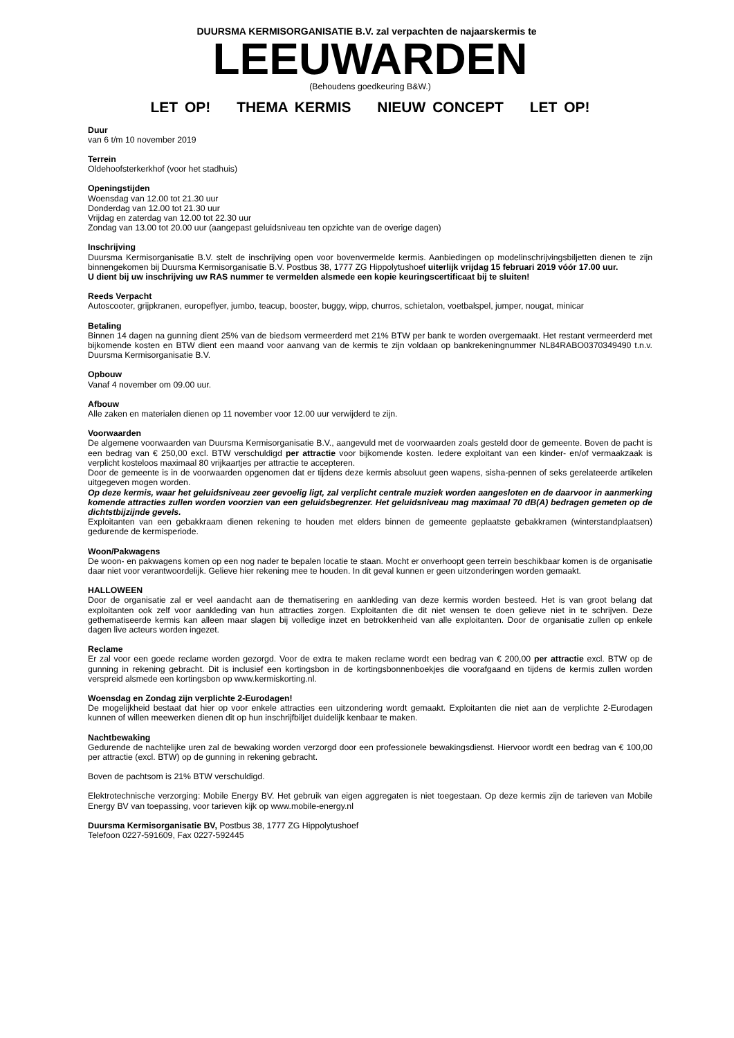DUURSMA KERMISORGANISATIE B.V. zal verpachten de najaarskermis te
LEEUWARDEN
(Behoudens goedkeuring B&W.)
LET OP! THEMA KERMIS NIEUW CONCEPT LET OP!
Duur
van 6 t/m 10 november 2019
Terrein
Oldehoofsterkerkhof (voor het stadhuis)
Openingstijden
Woensdag van 12.00 tot 21.30 uur
Donderdag van 12.00 tot 21.30 uur
Vrijdag en zaterdag van 12.00 tot 22.30 uur
Zondag van 13.00 tot 20.00 uur (aangepast geluidsniveau ten opzichte van de overige dagen)
Inschrijving
Duursma Kermisorganisatie B.V. stelt de inschrijving open voor bovenvermelde kermis. Aanbiedingen op modelinschrijvingsbiljetten dienen te zijn binnengekomen bij Duursma Kermisorganisatie B.V. Postbus 38, 1777 ZG Hippolytushoef uiterlijk vrijdag 15 februari 2019 vóór 17.00 uur.
U dient bij uw inschrijving uw RAS nummer te vermelden alsmede een kopie keuringscertificaat bij te sluiten!
Reeds Verpacht
Autoscooter, grijpkranen, europeflyer, jumbo, teacup, booster, buggy, wipp, churros, schietalon, voetbalspel, jumper, nougat, minicar
Betaling
Binnen 14 dagen na gunning dient 25% van de biedsom vermeerderd met 21% BTW per bank te worden overgemaakt. Het restant vermeerderd met bijkomende kosten en BTW dient een maand voor aanvang van de kermis te zijn voldaan op bankrekeningnummer NL84RABO0370349490 t.n.v. Duursma Kermisorganisatie B.V.
Opbouw
Vanaf 4 november om 09.00 uur.
Afbouw
Alle zaken en materialen dienen op 11 november voor 12.00 uur verwijderd te zijn.
Voorwaarden
De algemene voorwaarden van Duursma Kermisorganisatie B.V., aangevuld met de voorwaarden zoals gesteld door de gemeente. Boven de pacht is een bedrag van € 250,00 excl. BTW verschuldigd per attractie voor bijkomende kosten. Iedere exploitant van een kinder- en/of vermaakzaak is verplicht kosteloos maximaal 80 vrijkaartjes per attractie te accepteren.
Door de gemeente is in de voorwaarden opgenomen dat er tijdens deze kermis absoluut geen wapens, sisha-pennen of seks gerelateerde artikelen uitgegeven mogen worden.
Op deze kermis, waar het geluidsniveau zeer gevoelig ligt, zal verplicht centrale muziek worden aangesloten en de daarvoor in aanmerking komende attracties zullen worden voorzien van een geluidsbegrenzer. Het geluidsniveau mag maximaal 70 dB(A) bedragen gemeten op de dichtstbijzijnde gevels.
Exploitanten van een gebakkraam dienen rekening te houden met elders binnen de gemeente geplaatste gebakkramen (winterstandplaatsen) gedurende de kermisperiode.
Woon/Pakwagens
De woon- en pakwagens komen op een nog nader te bepalen locatie te staan. Mocht er onverhoopt geen terrein beschikbaar komen is de organisatie daar niet voor verantwoordelijk. Gelieve hier rekening mee te houden. In dit geval kunnen er geen uitzonderingen worden gemaakt.
HALLOWEEN
Door de organisatie zal er veel aandacht aan de thematisering en aankleding van deze kermis worden besteed. Het is van groot belang dat exploitanten ook zelf voor aankleding van hun attracties zorgen. Exploitanten die dit niet wensen te doen gelieve niet in te schrijven. Deze gethematiseerde kermis kan alleen maar slagen bij volledige inzet en betrokkenheid van alle exploitanten. Door de organisatie zullen op enkele dagen live acteurs worden ingezet.
Reclame
Er zal voor een goede reclame worden gezorgd. Voor de extra te maken reclame wordt een bedrag van € 200,00 per attractie excl. BTW op de gunning in rekening gebracht. Dit is inclusief een kortingsbon in de kortingsbonnenboekjes die voorafgaand en tijdens de kermis zullen worden verspreid alsmede een kortingsbon op www.kermiskorting.nl.
Woensdag en Zondag zijn verplichte 2-Eurodagen!
De mogelijkheid bestaat dat hier op voor enkele attracties een uitzondering wordt gemaakt. Exploitanten die niet aan de verplichte 2-Eurodagen kunnen of willen meewerken dienen dit op hun inschrijfbiljet duidelijk kenbaar te maken.
Nachtbewaking
Gedurende de nachtelijke uren zal de bewaking worden verzorgd door een professionele bewakingsdienst. Hiervoor wordt een bedrag van € 100,00 per attractie (excl. BTW) op de gunning in rekening gebracht.
Boven de pachtsom is 21% BTW verschuldigd.
Elektrotechnische verzorging: Mobile Energy BV. Het gebruik van eigen aggregaten is niet toegestaan. Op deze kermis zijn de tarieven van Mobile Energy BV van toepassing, voor tarieven kijk op www.mobile-energy.nl
Duursma Kermisorganisatie BV, Postbus 38, 1777 ZG Hippolytushoef
Telefoon 0227-591609, Fax 0227-592445